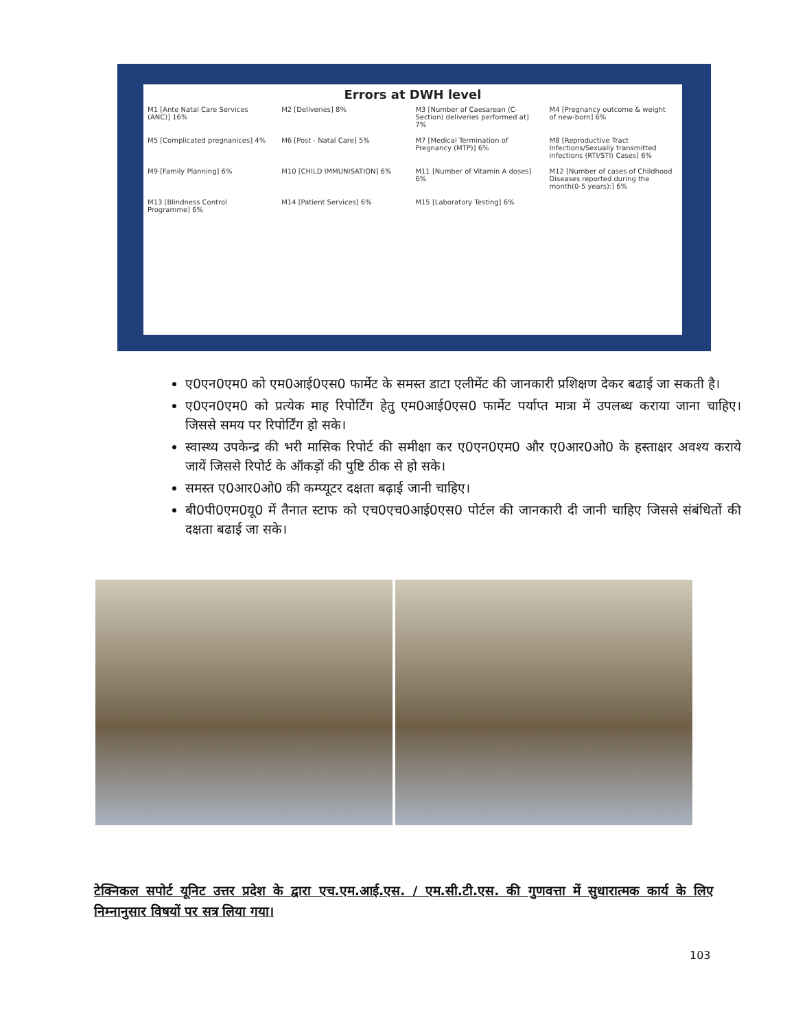Errors at DWH level
M1 [Ante Natal Care Services (ANC)] 16% M2 [Deliveries] 8% M3 [Number of Caesarean (C-Section) deliveries performed at] 7% M4 [Pregnancy outcome & weight of new-born] 6% M5 [Complicated pregnanices] 4% M6 [Post - Natal Care] 5% M7 [Medical Termination of Pregnancy (MTP)] 6% M8 [Reproductive Tract Infections/Sexually transmitted infections (RTI/STI) Cases] 6% M9 [Family Planning] 6% M10 [CHILD IMMUNISATION] 6% M11 [Number of Vitamin A doses] 6% M12 [Number of cases of Childhood Diseases reported during the month(0-5 years):] 6% M13 [Blindness Control Programme] 6% M14 [Patient Services] 6% M15 [Laboratory Testing] 6%
ए0एन0एम0 को एम0आई0एस0 फार्मेट के समस्त डाटा एलीमेंट की जानकारी प्रशिक्षण देकर बढाई जा सकती है।
ए0एन0एम0 को प्रत्येक माह रिपोर्टिंग हेतु एम0आई0एस0 फार्मेट पर्याप्त मात्रा में उपलब्ध कराया जाना चाहिए। जिससे समय पर रिपोर्टिंग हो सके।
स्वास्थ्य उपकेन्द्र की भरी मासिक रिपोर्ट की समीक्षा कर ए0एन0एम0 और ए0आर0ओ0 के हस्ताक्षर अवश्य कराये जायें जिससे रिपोर्ट के ऑकड़ों की पुष्टि ठीक से हो सके।
समस्त ए0आर0ओ0 की कम्प्यूटर दक्षता बढ़ाई जानी चाहिए।
बी0पी0एम0यू0 में तैनात स्टाफ को एच0एच0आई0एस0 पोर्टल की जानकारी दी जानी चाहिए जिससे संबंधितों की दक्षता बढाई जा सके।
टेक्निकल सपोर्ट यूनिट उत्तर प्रदेश के द्वारा एच.एम.आई.एस. / एम.सी.टी.एस. की गुणवत्ता में सुधारात्मक कार्य के लिए निम्नानुसार विषयों पर सत्र लिया गया।
103